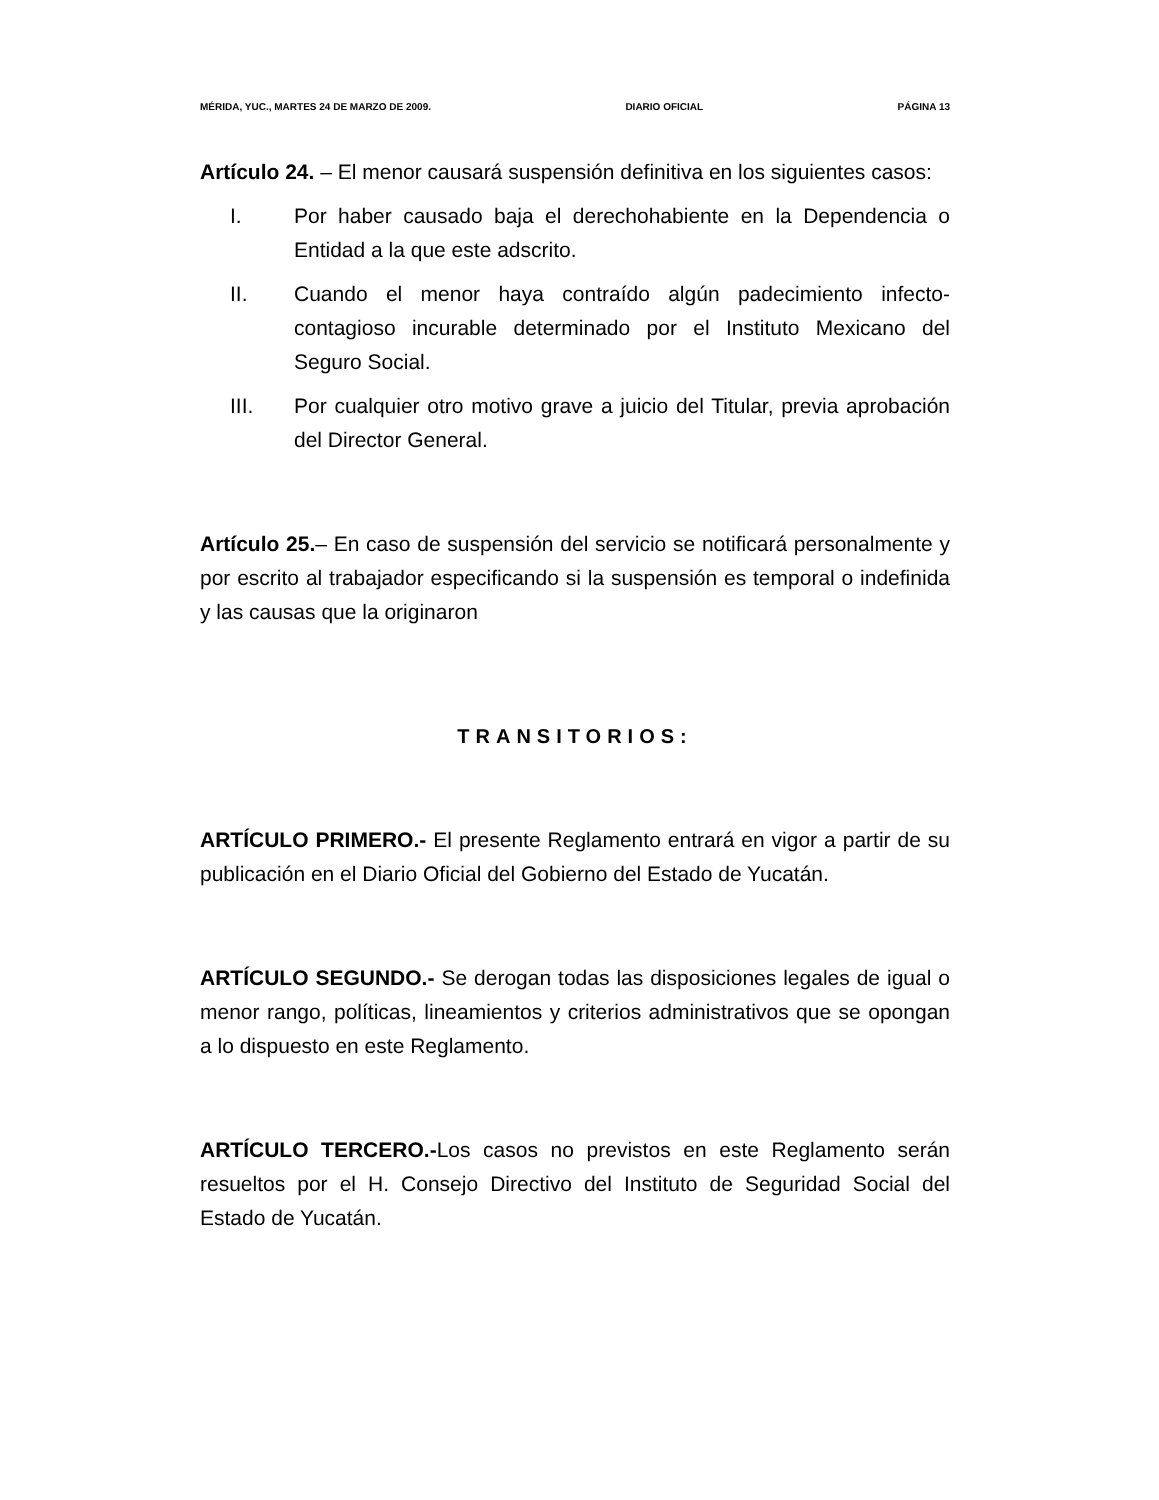MÉRIDA, YUC., MARTES 24 DE MARZO DE 2009. DIARIO OFICIAL PÁGINA 13
Artículo 24. – El menor causará suspensión definitiva en los siguientes casos:
I. Por haber causado baja el derechohabiente en la Dependencia o Entidad a la que este adscrito.
II. Cuando el menor haya contraído algún padecimiento infecto-contagioso incurable determinado por el Instituto Mexicano del Seguro Social.
III. Por cualquier otro motivo grave a juicio del Titular, previa aprobación del Director General.
Artículo 25.– En caso de suspensión del servicio se notificará personalmente y por escrito al trabajador especificando si la suspensión es temporal o indefinida y las causas que la originaron
TRANSITORIOS:
ARTÍCULO PRIMERO.- El presente Reglamento entrará en vigor a partir de su publicación en el Diario Oficial del Gobierno del Estado de Yucatán.
ARTÍCULO SEGUNDO.- Se derogan todas las disposiciones legales de igual o menor rango, políticas, lineamientos y criterios administrativos que se opongan a lo dispuesto en este Reglamento.
ARTÍCULO TERCERO.-Los casos no previstos en este Reglamento serán resueltos por el H. Consejo Directivo del Instituto de Seguridad Social del Estado de Yucatán.